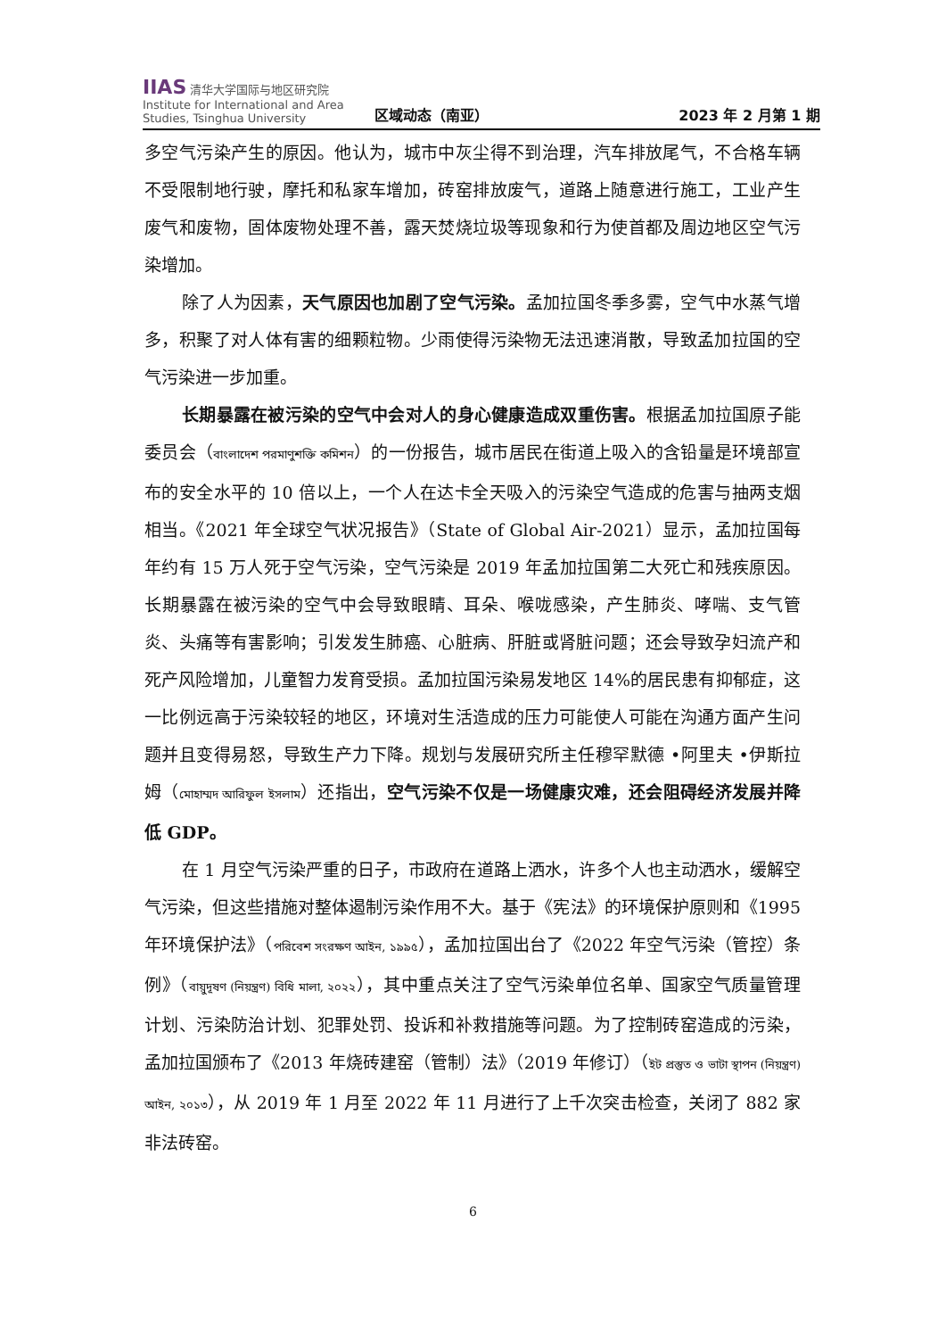IIAS 清华大学国际与地区研究院
Institute for International and Area Studies, Tsinghua University
区域动态（南亚）
2023 年 2 月第 1 期
多空气污染产生的原因。他认为，城市中灰尘得不到治理，汽车排放尾气，不合格车辆不受限制地行驶，摩托和私家车增加，砖窑排放废气，道路上随意进行施工，工业产生废气和废物，固体废物处理不善，露天焚烧垃圾等现象和行为使首都及周边地区空气污染增加。
除了人为因素，天气原因也加剧了空气污染。孟加拉国冬季多雾，空气中水蒸气增多，积聚了对人体有害的细颗粒物。少雨使得污染物无法迅速消散，导致孟加拉国的空气污染进一步加重。
长期暴露在被污染的空气中会对人的身心健康造成双重伤害。根据孟加拉国原子能委员会（বাংলাদেশ পরমাণুশক্তি কমিশন）的一份报告，城市居民在街道上吸入的含铅量是环境部宣布的安全水平的 10 倍以上，一个人在达卡全天吸入的污染空气造成的危害与抽两支烟相当。《2021 年全球空气状况报告》（State of Global Air-2021）显示，孟加拉国每年约有 15 万人死于空气污染，空气污染是 2019 年孟加拉国第二大死亡和残疾原因。长期暴露在被污染的空气中会导致眼睛、耳朵、喉咙感染，产生肺炎、哮喘、支气管炎、头痛等有害影响；引发发生肺癌、心脏病、肝脏或肾脏问题；还会导致孕妇流产和死产风险增加，儿童智力发育受损。孟加拉国污染易发地区 14%的居民患有抑郁症，这一比例远高于污染较轻的地区，环境对生活造成的压力可能使人可能在沟通方面产生问题并且变得易怒，导致生产力下降。规划与发展研究所主任穆罕默德 •阿里夫 •伊斯拉姆（মোহাম্মদ আরিফুল ইসলাম）还指出，空气污染不仅是一场健康灾难，还会阻碍经济发展并降低 GDP。
在 1 月空气污染严重的日子，市政府在道路上洒水，许多个人也主动洒水，缓解空气污染，但这些措施对整体遏制污染作用不大。基于《宪法》的环境保护原则和《1995 年环境保护法》（পরিবেশ সংরক্ষণ আইন, ১৯৯৫），孟加拉国出台了《2022 年空气污染（管控）条例》（বায়ুদূষণ (নিয়ন্ত্রণ) বিধি মালা, ২০২২），其中重点关注了空气污染单位名单、国家空气质量管理计划、污染防治计划、犯罪处罚、投诉和补救措施等问题。为了控制砖窑造成的污染，孟加拉国颁布了《2013 年烧砖建窑（管制）法》（2019 年修订）（ইট প্রস্তুত ও ভাটা স্থাপন (নিয়ন্ত্রণ) আইন, ২০১৩），从 2019 年 1 月至 2022 年 11 月进行了上千次突击检查，关闭了 882 家非法砖窑。
6